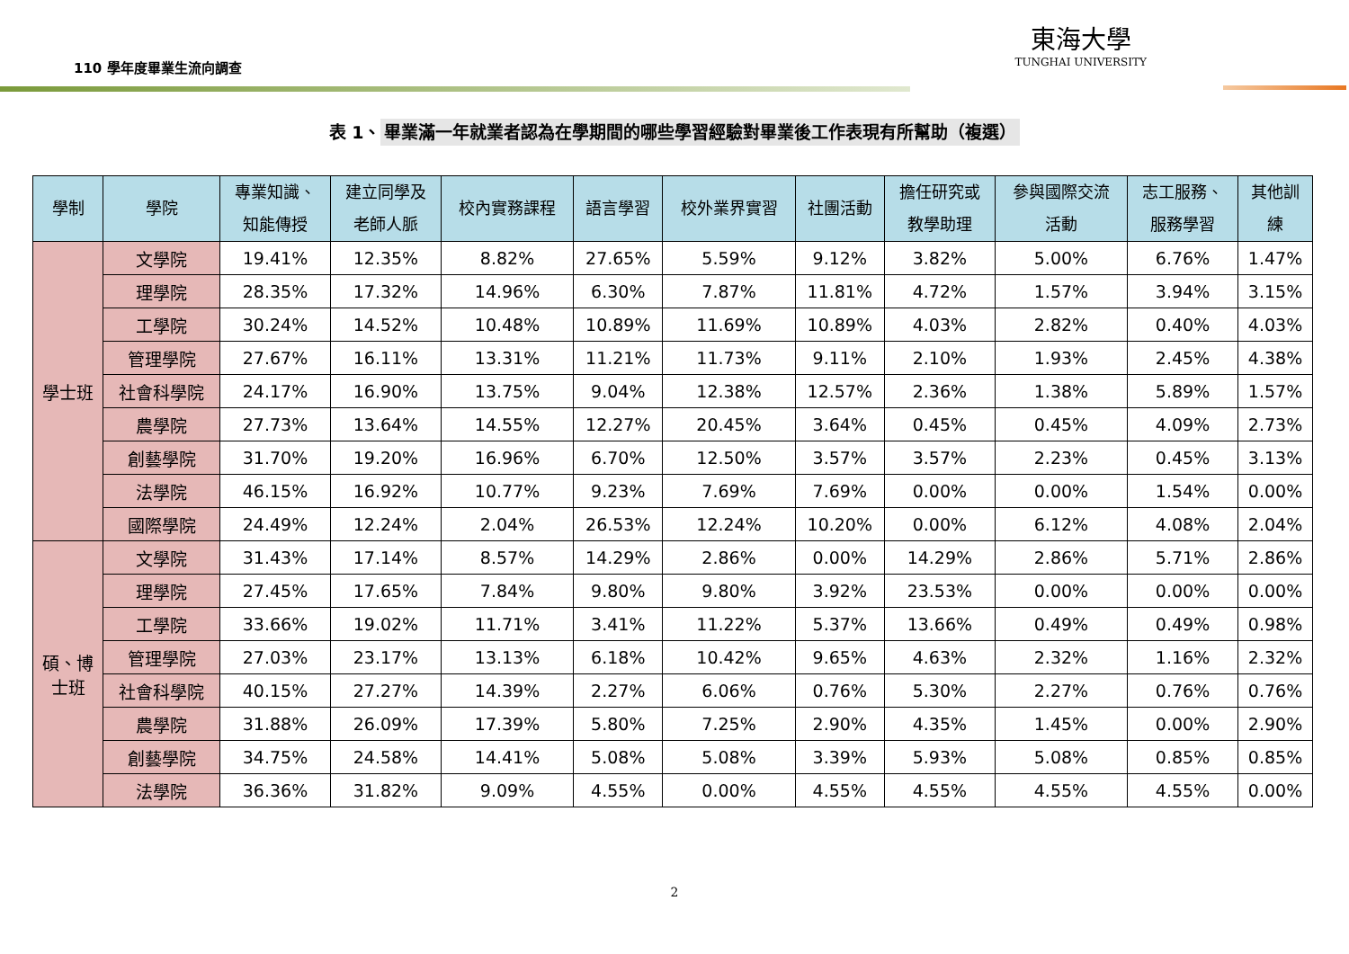110 學年度畢業生流向調查
東海大學
TUNGHAI UNIVERSITY
表 1、 畢業滿一年就業者認為在學期間的哪些學習經驗對畢業後工作表現有所幫助（複選）
| 學制 | 學院 | 專業知識、 知能傳授 | 建立同學及 老師人脈 | 校內實務課程 | 語言學習 | 校外業界實習 | 社團活動 | 擔任研究或 教學助理 | 參與國際交流 活動 | 志工服務、 服務學習 | 其他訓 練 |
| --- | --- | --- | --- | --- | --- | --- | --- | --- | --- | --- | --- |
| 學士班 | 文學院 | 19.41% | 12.35% | 8.82% | 27.65% | 5.59% | 9.12% | 3.82% | 5.00% | 6.76% | 1.47% |
| | 理學院 | 28.35% | 17.32% | 14.96% | 6.30% | 7.87% | 11.81% | 4.72% | 1.57% | 3.94% | 3.15% |
| | 工學院 | 30.24% | 14.52% | 10.48% | 10.89% | 11.69% | 10.89% | 4.03% | 2.82% | 0.40% | 4.03% |
| | 管理學院 | 27.67% | 16.11% | 13.31% | 11.21% | 11.73% | 9.11% | 2.10% | 1.93% | 2.45% | 4.38% |
| | 社會科學院 | 24.17% | 16.90% | 13.75% | 9.04% | 12.38% | 12.57% | 2.36% | 1.38% | 5.89% | 1.57% |
| | 農學院 | 27.73% | 13.64% | 14.55% | 12.27% | 20.45% | 3.64% | 0.45% | 0.45% | 4.09% | 2.73% |
| | 創藝學院 | 31.70% | 19.20% | 16.96% | 6.70% | 12.50% | 3.57% | 3.57% | 2.23% | 0.45% | 3.13% |
| | 法學院 | 46.15% | 16.92% | 10.77% | 9.23% | 7.69% | 7.69% | 0.00% | 0.00% | 1.54% | 0.00% |
| | 國際學院 | 24.49% | 12.24% | 2.04% | 26.53% | 12.24% | 10.20% | 0.00% | 6.12% | 4.08% | 2.04% |
| 碩、博 士班 | 文學院 | 31.43% | 17.14% | 8.57% | 14.29% | 2.86% | 0.00% | 14.29% | 2.86% | 5.71% | 2.86% |
| | 理學院 | 27.45% | 17.65% | 7.84% | 9.80% | 9.80% | 3.92% | 23.53% | 0.00% | 0.00% | 0.00% |
| | 工學院 | 33.66% | 19.02% | 11.71% | 3.41% | 11.22% | 5.37% | 13.66% | 0.49% | 0.49% | 0.98% |
| | 管理學院 | 27.03% | 23.17% | 13.13% | 6.18% | 10.42% | 9.65% | 4.63% | 2.32% | 1.16% | 2.32% |
| | 社會科學院 | 40.15% | 27.27% | 14.39% | 2.27% | 6.06% | 0.76% | 5.30% | 2.27% | 0.76% | 0.76% |
| | 農學院 | 31.88% | 26.09% | 17.39% | 5.80% | 7.25% | 2.90% | 4.35% | 1.45% | 0.00% | 2.90% |
| | 創藝學院 | 34.75% | 24.58% | 14.41% | 5.08% | 5.08% | 3.39% | 5.93% | 5.08% | 0.85% | 0.85% |
| | 法學院 | 36.36% | 31.82% | 9.09% | 4.55% | 0.00% | 4.55% | 4.55% | 4.55% | 4.55% | 0.00% |
2